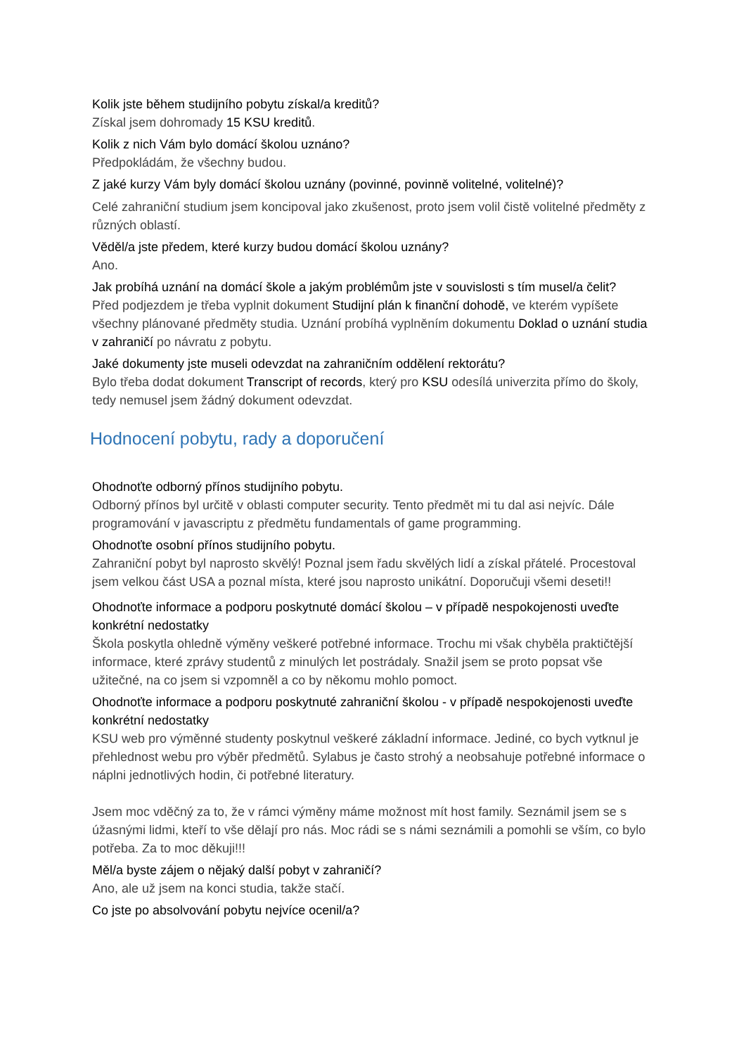Kolik jste během studijního pobytu získal/a kreditů?
Získal jsem dohromady 15 KSU kreditů.
Kolik z nich Vám bylo domácí školou uznáno?
Předpokládám, že všechny budou.
Z jaké kurzy Vám byly domácí školou uznány (povinné, povinně volitelné, volitelné)?
Celé zahraniční studium jsem koncipoval jako zkušenost, proto jsem volil čistě volitelné předměty z různých oblastí.
Věděl/a jste předem, které kurzy budou domácí školou uznány?
Ano.
Jak probíhá uznání na domácí škole a jakým problémům jste v souvislosti s tím musel/a čelit?
Před podjezdem je třeba vyplnit dokument Studijní plán k finanční dohodě, ve kterém vypíšete všechny plánované předměty studia. Uznání probíhá vyplněním dokumentu Doklad o uznání studia v zahraničí po návratu z pobytu.
Jaké dokumenty jste museli odevzdat na zahraničním oddělení rektorátu?
Bylo třeba dodat dokument Transcript of records, který pro KSU odesílá univerzita přímo do školy, tedy nemusel jsem žádný dokument odevzdat.
Hodnocení pobytu, rady a doporučení
Ohodnoťte odborný přínos studijního pobytu.
Odborný přínos byl určitě v oblasti computer security. Tento předmět mi tu dal asi nejvíc. Dále programování v javascriptu z předmětu fundamentals of game programming.
Ohodnoťte osobní přínos studijního pobytu.
Zahraniční pobyt byl naprosto skvělý! Poznal jsem řadu skvělých lidí a získal přátelé. Procestoval jsem velkou část USA a poznal místa, které jsou naprosto unikátní. Doporučuji všemi deseti!!
Ohodnoťte informace a podporu poskytnuté domácí školou – v případě nespokojenosti uveďte konkrétní nedostatky
Škola poskytla ohledně výměny veškeré potřebné informace. Trochu mi však chyběla praktičtější informace, které zprávy studentů z minulých let postrádaly. Snažil jsem se proto popsat vše užitečné, na co jsem si vzpomněl a co by někomu mohlo pomoct.
Ohodnoťte informace a podporu poskytnuté zahraniční školou - v případě nespokojenosti uveďte konkrétní nedostatky
KSU web pro výměnné studenty poskytnul veškeré základní informace. Jediné, co bych vytknul je přehlednost webu pro výběr předmětů. Sylabus je často strohý a neobsahuje potřebné informace o náplni jednotlivých hodin, či potřebné literatury.
Jsem moc vděčný za to, že v rámci výměny máme možnost mít host family. Seznámil jsem se s úžasnými lidmi, kteří to vše dělají pro nás. Moc rádi se s námi seznámili a pomohli se vším, co bylo potřeba. Za to moc děkuji!!!
Měl/a byste zájem o nějaký další pobyt v zahraničí?
Ano, ale už jsem na konci studia, takže stačí.
Co jste po absolvování pobytu nejvíce ocenil/a?